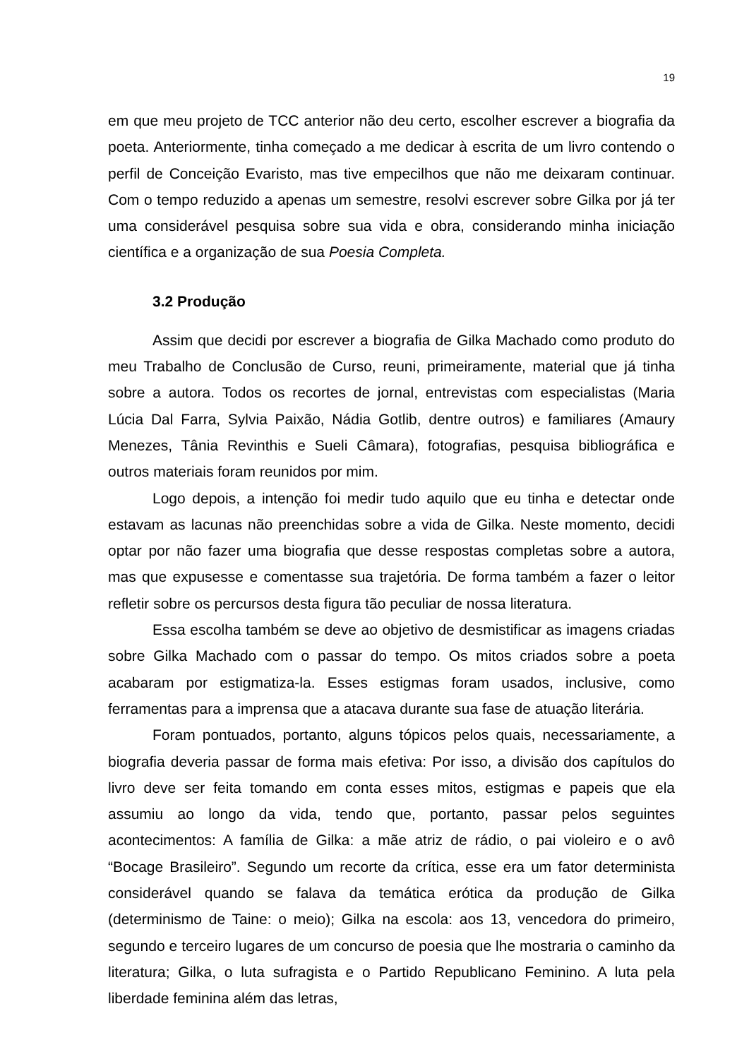19
em que meu projeto de TCC anterior não deu certo, escolher escrever a biografia da poeta. Anteriormente, tinha começado a me dedicar à escrita de um livro contendo o perfil de Conceição Evaristo, mas tive empecilhos que não me deixaram continuar. Com o tempo reduzido a apenas um semestre, resolvi escrever sobre Gilka por já ter uma considerável pesquisa sobre sua vida e obra, considerando minha iniciação científica e a organização de sua Poesia Completa.
3.2 Produção
Assim que decidi por escrever a biografia de Gilka Machado como produto do meu Trabalho de Conclusão de Curso, reuni, primeiramente, material que já tinha sobre a autora. Todos os recortes de jornal, entrevistas com especialistas (Maria Lúcia Dal Farra, Sylvia Paixão, Nádia Gotlib, dentre outros) e familiares (Amaury Menezes, Tânia Revinthis e Sueli Câmara), fotografias, pesquisa bibliográfica e outros materiais foram reunidos por mim.
Logo depois, a intenção foi medir tudo aquilo que eu tinha e detectar onde estavam as lacunas não preenchidas sobre a vida de Gilka. Neste momento, decidi optar por não fazer uma biografia que desse respostas completas sobre a autora, mas que expusesse e comentasse sua trajetória. De forma também a fazer o leitor refletir sobre os percursos desta figura tão peculiar de nossa literatura.
Essa escolha também se deve ao objetivo de desmistificar as imagens criadas sobre Gilka Machado com o passar do tempo. Os mitos criados sobre a poeta acabaram por estigmatiza-la. Esses estigmas foram usados, inclusive, como ferramentas para a imprensa que a atacava durante sua fase de atuação literária.
Foram pontuados, portanto, alguns tópicos pelos quais, necessariamente, a biografia deveria passar de forma mais efetiva: Por isso, a divisão dos capítulos do livro deve ser feita tomando em conta esses mitos, estigmas e papeis que ela assumiu ao longo da vida, tendo que, portanto, passar pelos seguintes acontecimentos: A família de Gilka: a mãe atriz de rádio, o pai violeiro e o avô “Bocage Brasileiro”. Segundo um recorte da crítica, esse era um fator determinista considerável quando se falava da temática erótica da produção de Gilka (determinismo de Taine: o meio); Gilka na escola: aos 13, vencedora do primeiro, segundo e terceiro lugares de um concurso de poesia que lhe mostraria o caminho da literatura; Gilka, o luta sufragista e o Partido Republicano Feminino. A luta pela liberdade feminina além das letras,